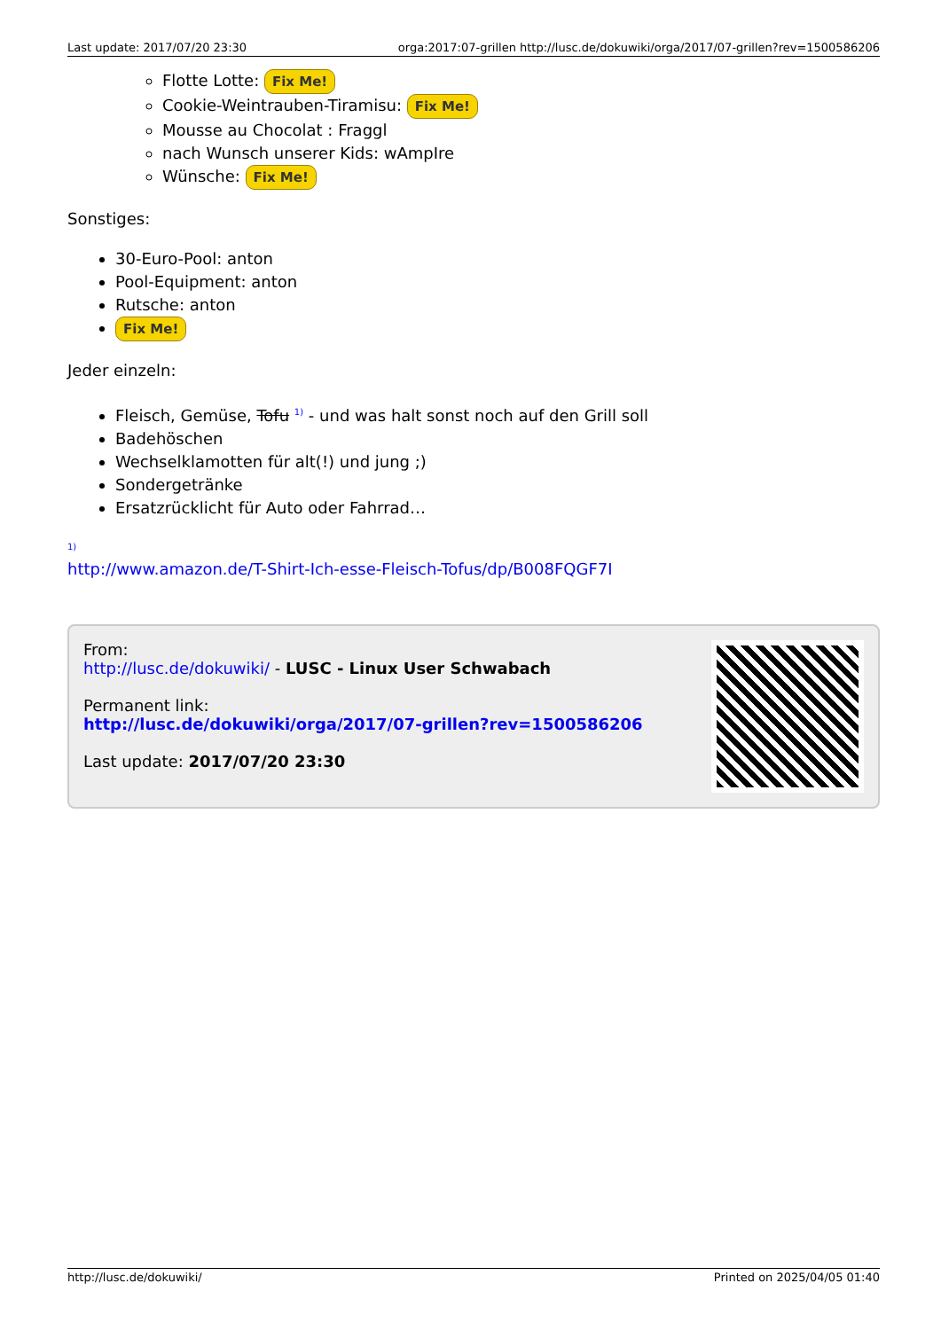Last update: 2017/07/20 23:30 orga:2017:07-grillen http://lusc.de/dokuwiki/orga/2017/07-grillen?rev=1500586206
Flotte Lotte: Fix Me!
Cookie-Weintrauben-Tiramisu: Fix Me!
Mousse au Chocolat : Fraggl
nach Wunsch unserer Kids: wAmpIre
Wünsche: Fix Me!
Sonstiges:
30-Euro-Pool: anton
Pool-Equipment: anton
Rutsche: anton
Fix Me!
Jeder einzeln:
Fleisch, Gemüse, Tofu <sup>1)</sup> - und was halt sonst noch auf den Grill soll
Badehöschen
Wechselklamotten für alt(!) und jung ;)
Sondergetränke
Ersatzrücklicht für Auto oder Fahrrad…
<sup>1)</sup>
http://www.amazon.de/T-Shirt-Ich-esse-Fleisch-Tofus/dp/B008FQGF7I
From:
http://lusc.de/dokuwiki/ - LUSC - Linux User Schwabach
Permanent link:
http://lusc.de/dokuwiki/orga/2017/07-grillen?rev=1500586206
Last update: 2017/07/20 23:30
http://lusc.de/dokuwiki/ Printed on 2025/04/05 01:40